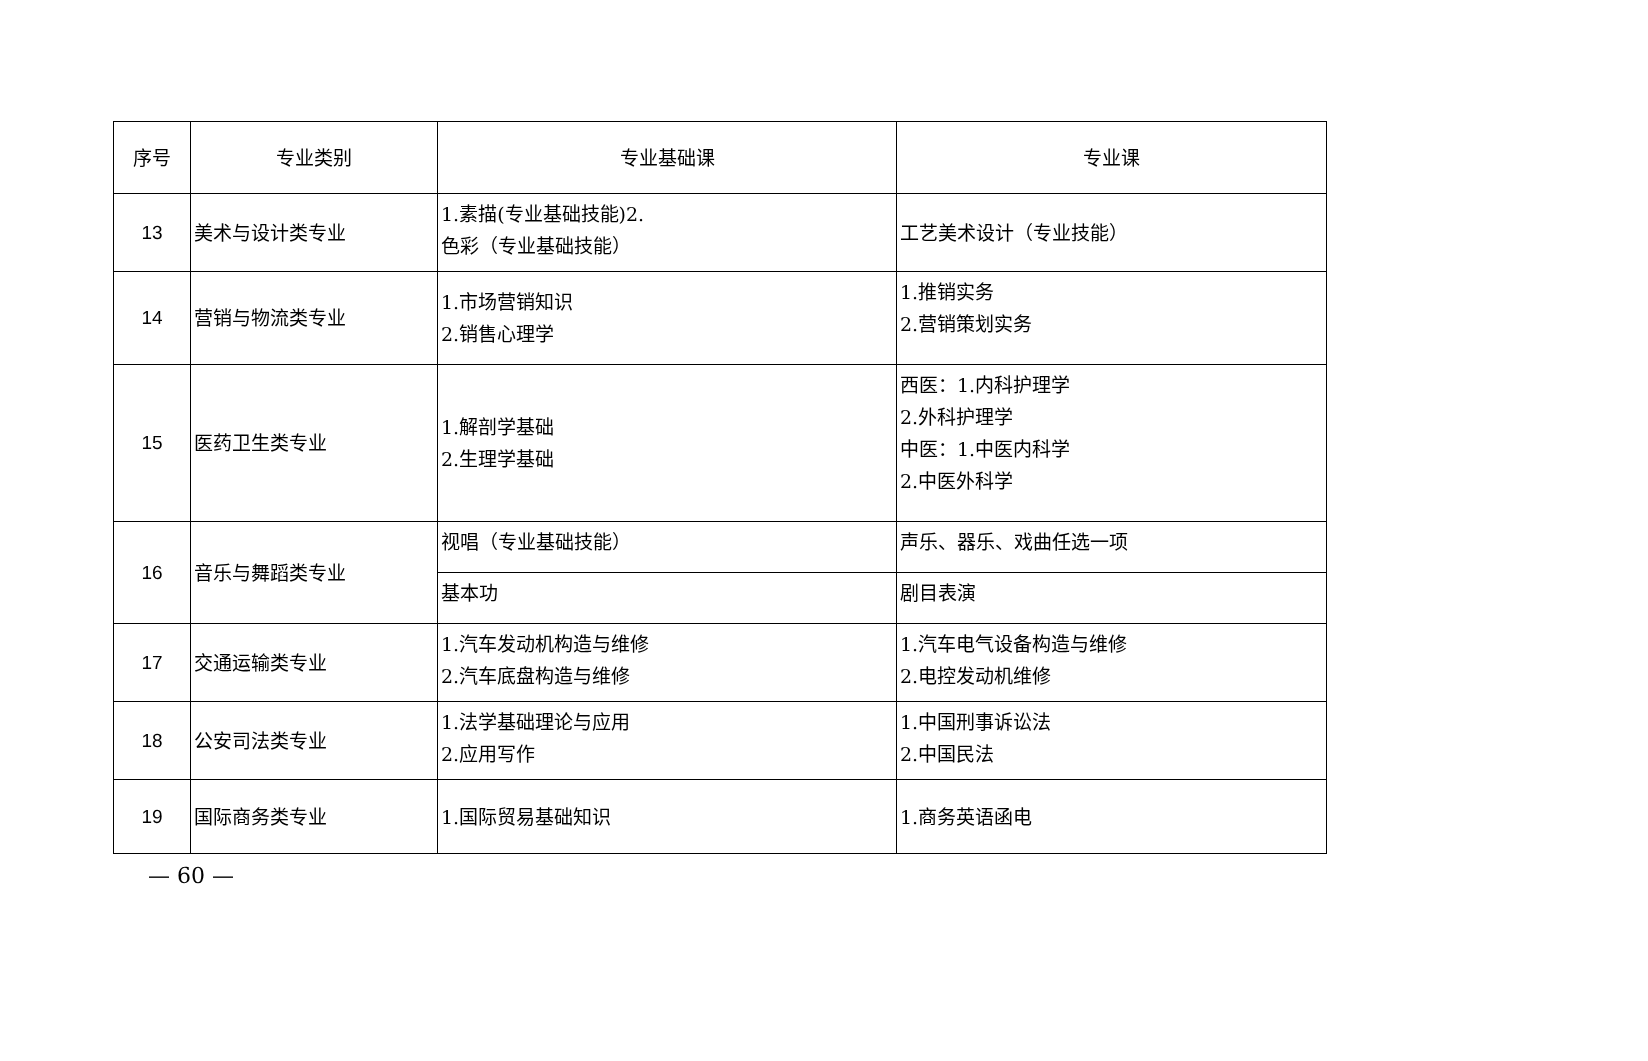| 序号 | 专业类别 | 专业基础课 | 专业课 |
| --- | --- | --- | --- |
| 13 | 美术与设计类专业 | 1.素描(专业基础技能)2. 色彩（专业基础技能） | 工艺美术设计（专业技能） |
| 14 | 营销与物流类专业 | 1.市场营销知识 2.销售心理学 | 1.推销实务 2.营销策划实务 |
| 15 | 医药卫生类专业 | 1.解剖学基础 2.生理学基础 | 西医：1.内科护理学 2.外科护理学 中医：1.中医内科学 2.中医外科学 |
| 16 | 音乐与舞蹈类专业 | 视唱（专业基础技能） | 声乐、器乐、戏曲任选一项 |
| | | 基本功 | 剧目表演 |
| 17 | 交通运输类专业 | 1.汽车发动机构造与维修 2.汽车底盘构造与维修 | 1.汽车电气设备构造与维修 2.电控发动机维修 |
| 18 | 公安司法类专业 | 1.法学基础理论与应用 2.应用写作 | 1.中国刑事诉讼法 2.中国民法 |
| 19 | 国际商务类专业 | 1.国际贸易基础知识 | 1.商务英语函电 |
— 60 —